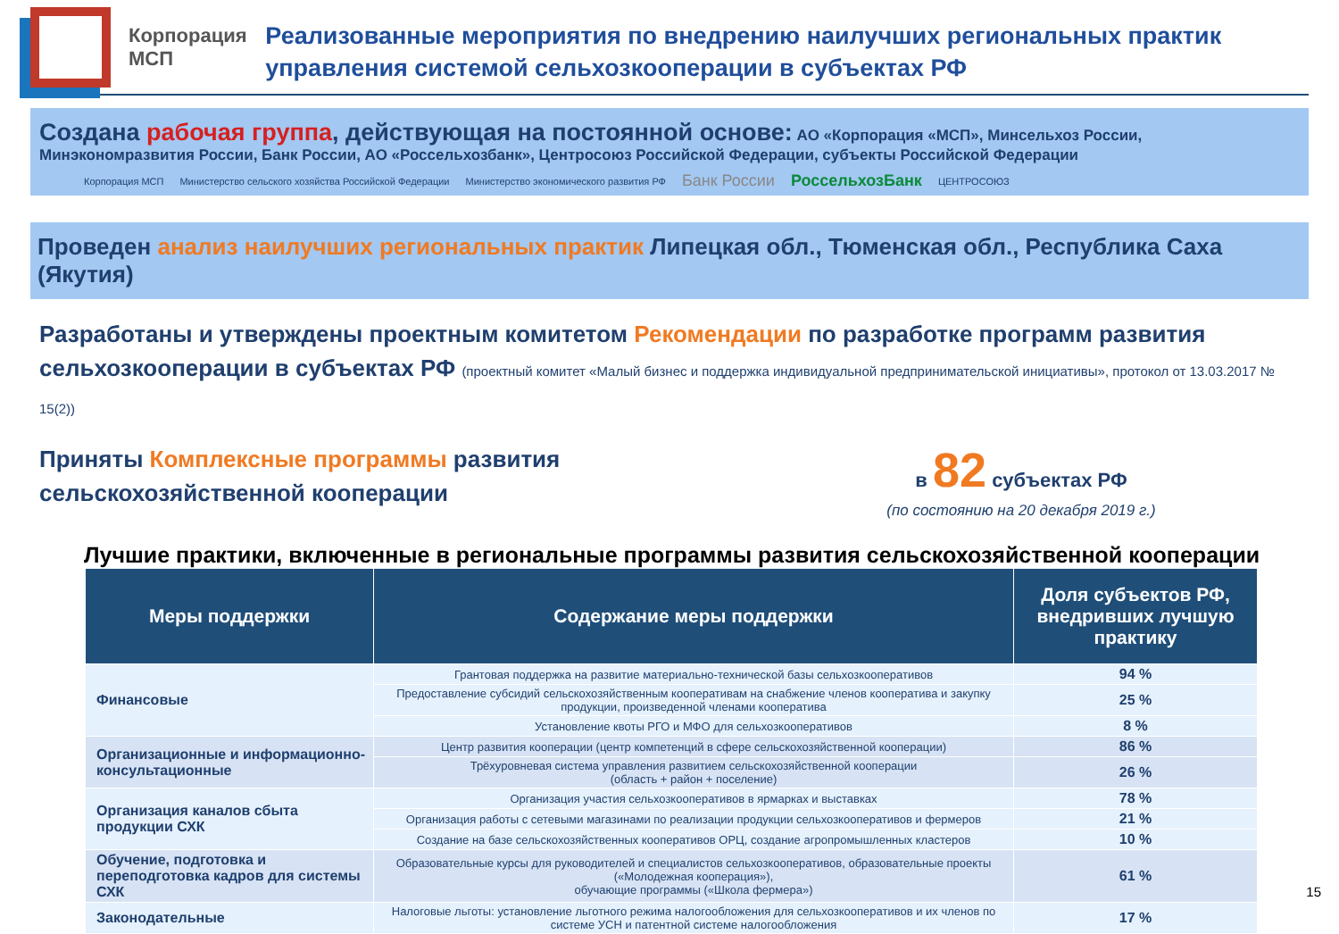Корпорация
МСП
Реализованные мероприятия по внедрению наилучших региональных практик управления системой сельхозкооперации в субъектах РФ
Создана рабочая группа, действующая на постоянной основе: АО «Корпорация «МСП», Минсельхоз России, Минэкономразвития России, Банк России, АО «Россельхозбанк», Центросоюз Российской Федерации, субъекты Российской Федерации
Корпорация МСП Министерство сельского хозяйства Российской Федерации Министерство экономического развития РФ Банк России РоссельхозБанк ЦЕНТРОСОЮЗ
Проведен анализ наилучших региональных практик Липецкая обл., Тюменская обл., Республика Саха (Якутия)
Разработаны и утверждены проектным комитетом Рекомендации по разработке программ развития сельхозкооперации в субъектах РФ (проектный комитет «Малый бизнес и поддержка индивидуальной предпринимательской инициативы», протокол от 13.03.2017 № 15(2))
Приняты Комплексные программы развития сельскохозяйственной кооперации
в 82 субъектах РФ
(по состоянию на 20 декабря 2019 г.)
Лучшие практики, включенные в региональные программы развития сельскохозяйственной кооперации
| Меры поддержки | Содержание меры поддержки | Доля субъектов РФ, внедривших лучшую практику |
| --- | --- | --- |
| Финансовые | Грантовая поддержка на развитие материально-технической базы сельхозкооперативов | 94 % |
| | Предоставление субсидий сельскохозяйственным кооперативам на снабжение членов кооператива и закупку продукции, произведенной членами кооператива | 25 % |
| | Установление квоты РГО и МФО для сельхозкооперативов | 8 % |
| Организационные и информационно-консультационные | Центр развития кооперации (центр компетенций в сфере сельскохозяйственной кооперации) | 86 % |
| | Трёхуровневая система управления развитием сельскохозяйственной кооперации (область + район + поселение) | 26 % |
| Организация каналов сбыта продукции СХК | Организация участия сельхозкооперативов в ярмарках и выставках | 78 % |
| | Организация работы с сетевыми магазинами по реализации продукции сельхозкооперативов и фермеров | 21 % |
| | Создание на базе сельскохозяйственных кооперативов ОРЦ, создание агропромышленных кластеров | 10 % |
| Обучение, подготовка и переподготовка кадров для системы СХК | Образовательные курсы для руководителей и специалистов сельхозкооперативов, образовательные проекты («Молодежная кооперация»), обучающие программы («Школа фермера») | 61 % |
| Законодательные | Налоговые льготы: установление льготного режима налогообложения для сельхозкооперативов и их членов по системе УСН и патентной системе налогообложения | 17 % |
15